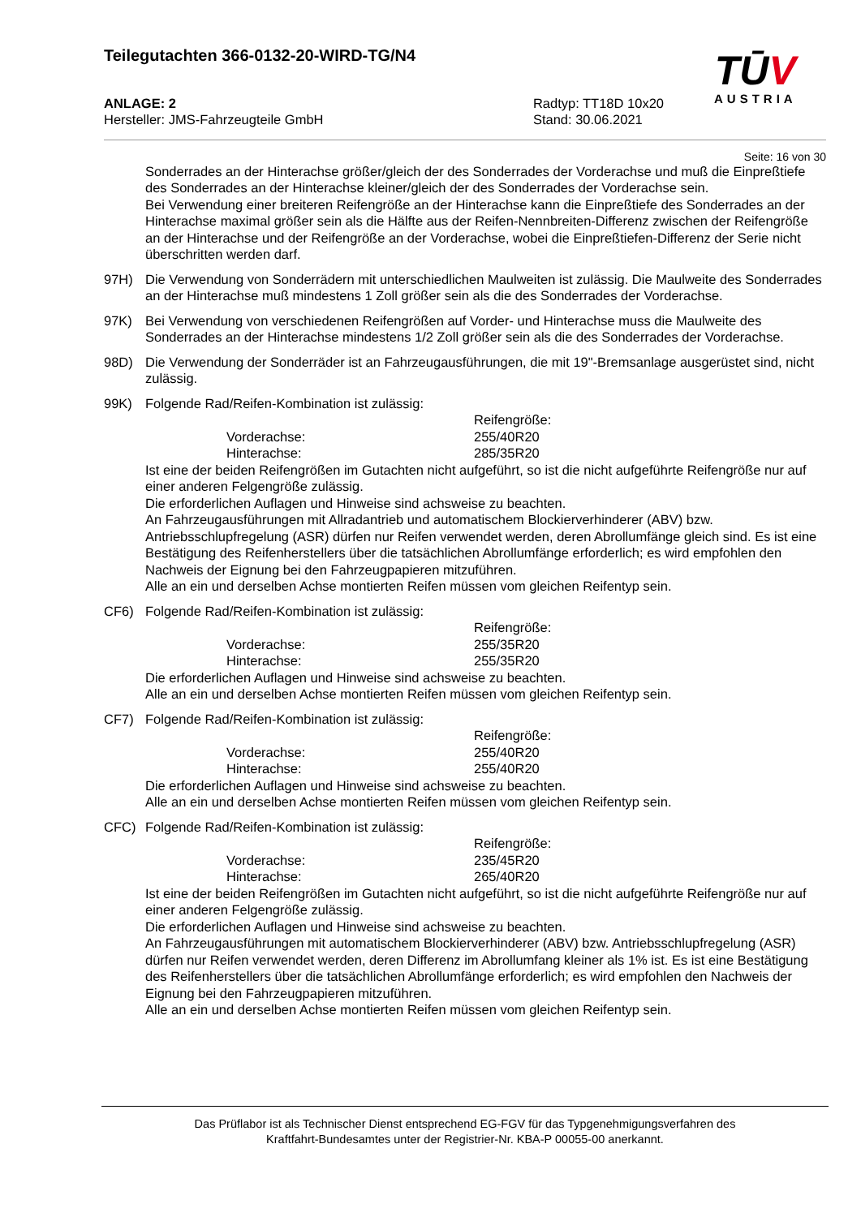Teilegutachten 366-0132-20-WIRD-TG/N4
ANLAGE: 2
Hersteller: JMS-Fahrzeugteile GmbH
Radtyp: TT18D 10x20
Stand: 30.06.2021
Seite: 16 von 30
Sonderrades an der Hinterachse größer/gleich der des Sonderrades der Vorderachse und muß die Einpreßtiefe des Sonderrades an der Hinterachse kleiner/gleich der des Sonderrades der Vorderachse sein.
Bei Verwendung einer breiteren Reifengröße an der Hinterachse kann die Einpreßtiefe des Sonderrades an der Hinterachse maximal größer sein als die Hälfte aus der Reifen-Nennbreiten-Differenz zwischen der Reifengröße an der Hinterachse und der Reifengröße an der Vorderachse, wobei die Einpreßtiefen-Differenz der Serie nicht überschritten werden darf.
97H) Die Verwendung von Sonderrädern mit unterschiedlichen Maulweiten ist zulässig. Die Maulweite des Sonderrades an der Hinterachse muß mindestens 1 Zoll größer sein als die des Sonderrades der Vorderachse.
97K) Bei Verwendung von verschiedenen Reifengrößen auf Vorder- und Hinterachse muss die Maulweite des Sonderrades an der Hinterachse mindestens 1/2 Zoll größer sein als die des Sonderrades der Vorderachse.
98D) Die Verwendung der Sonderräder ist an Fahrzeugausführungen, die mit 19"-Bremsanlage ausgerüstet sind, nicht zulässig.
99K) Folgende Rad/Reifen-Kombination ist zulässig:
Reifengröße:
Vorderachse:
255/40R20
Hinterachse:
285/35R20
Ist eine der beiden Reifengrößen im Gutachten nicht aufgeführt, so ist die nicht aufgeführte Reifengröße nur auf einer anderen Felgengröße zulässig.
Die erforderlichen Auflagen und Hinweise sind achsweise zu beachten.
An Fahrzeugausführungen mit Allradantrieb und automatischem Blockierverhinderer (ABV) bzw. Antriebsschlupfregelung (ASR) dürfen nur Reifen verwendet werden, deren Abrollumfänge gleich sind. Es ist eine Bestätigung des Reifenherstellers über die tatsächlichen Abrollumfänge erforderlich; es wird empfohlen den Nachweis der Eignung bei den Fahrzeugpapieren mitzuführen.
Alle an ein und derselben Achse montierten Reifen müssen vom gleichen Reifentyp sein.
CF6) Folgende Rad/Reifen-Kombination ist zulässig:
Reifengröße:
Vorderachse:
255/35R20
Hinterachse:
255/35R20
Die erforderlichen Auflagen und Hinweise sind achsweise zu beachten.
Alle an ein und derselben Achse montierten Reifen müssen vom gleichen Reifentyp sein.
CF7) Folgende Rad/Reifen-Kombination ist zulässig:
Reifengröße:
Vorderachse:
255/40R20
Hinterachse:
255/40R20
Die erforderlichen Auflagen und Hinweise sind achsweise zu beachten.
Alle an ein und derselben Achse montierten Reifen müssen vom gleichen Reifentyp sein.
CFC) Folgende Rad/Reifen-Kombination ist zulässig:
Reifengröße:
Vorderachse:
235/45R20
Hinterachse:
265/40R20
Ist eine der beiden Reifengrößen im Gutachten nicht aufgeführt, so ist die nicht aufgeführte Reifengröße nur auf einer anderen Felgengröße zulässig.
Die erforderlichen Auflagen und Hinweise sind achsweise zu beachten.
An Fahrzeugausführungen mit automatischem Blockierverhinderer (ABV) bzw. Antriebsschlupfregelung (ASR) dürfen nur Reifen verwendet werden, deren Differenz im Abrollumfang kleiner als 1% ist. Es ist eine Bestätigung des Reifenherstellers über die tatsächlichen Abrollumfänge erforderlich; es wird empfohlen den Nachweis der Eignung bei den Fahrzeugpapieren mitzuführen.
Alle an ein und derselben Achse montierten Reifen müssen vom gleichen Reifentyp sein.
TŪV
AUSTRIA
Das Prüflabor ist als Technischer Dienst entsprechend EG-FGV für das Typgenehmigungsverfahren des
Kraftfahrt-Bundesamtes unter der Registrier-Nr. KBA-P 00055-00 anerkannt.